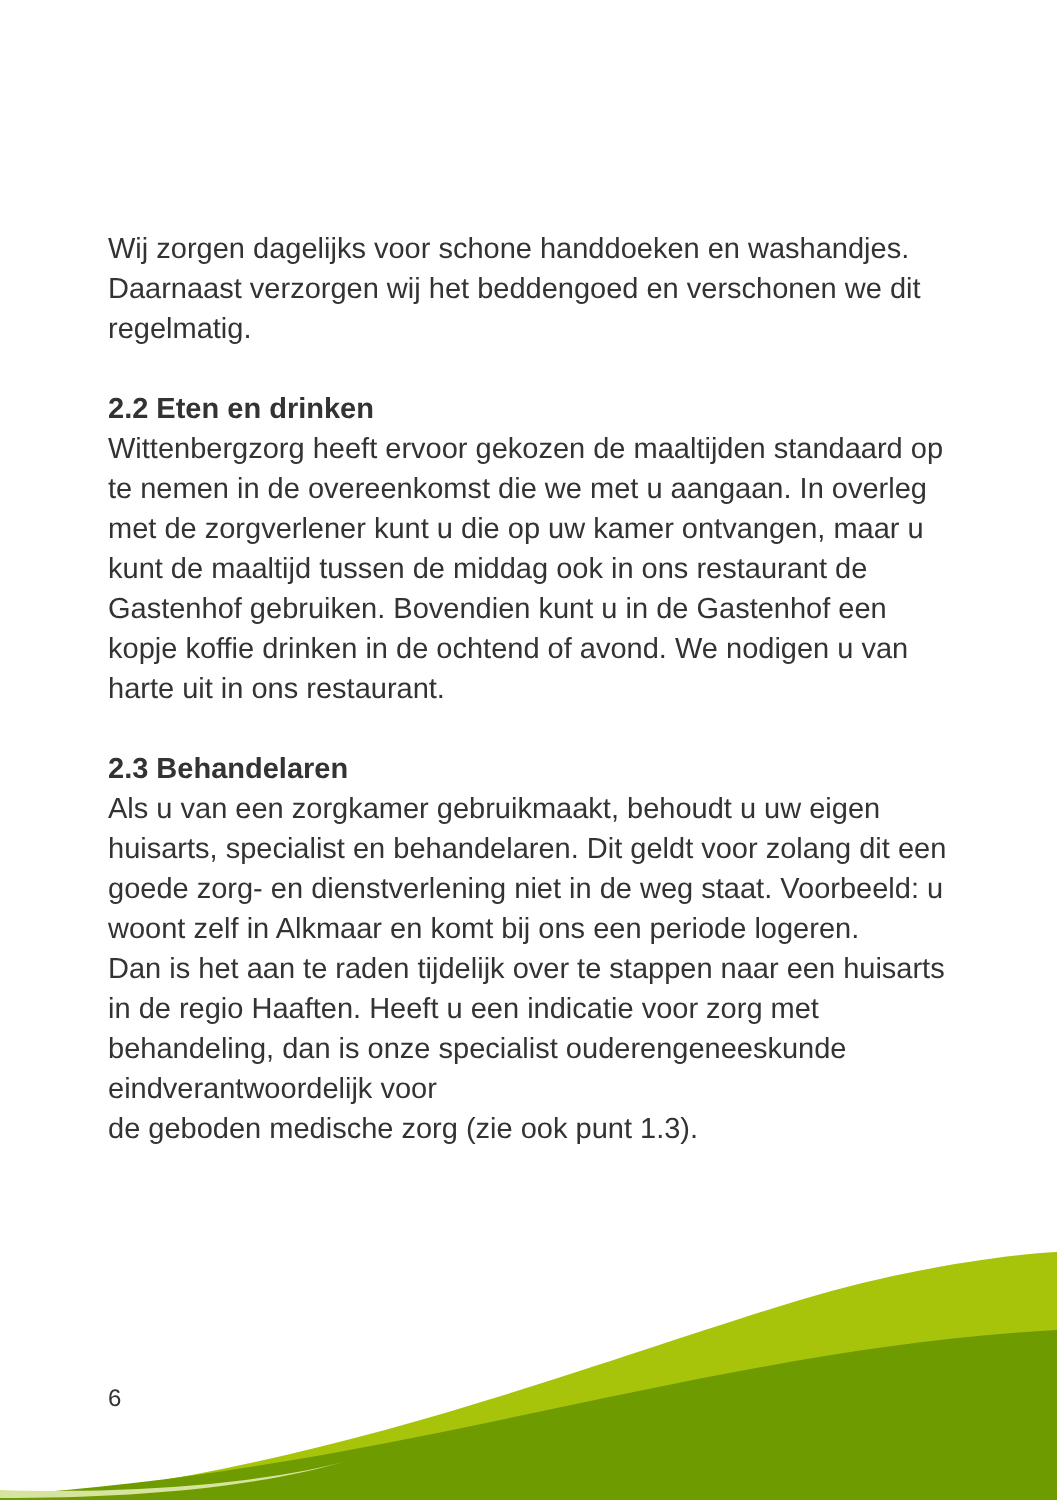Wij zorgen dagelijks voor schone handdoeken en washandjes. Daarnaast verzorgen wij het beddengoed en verschonen we dit regelmatig.
2.2 Eten en drinken
Wittenbergzorg heeft ervoor gekozen de maaltijden standaard op te nemen in de overeenkomst die we met u aangaan. In overleg met de zorgverlener kunt u die op uw kamer ontvangen, maar u kunt de maaltijd tussen de middag ook in ons restaurant de Gastenhof gebruiken. Bovendien kunt u in de Gastenhof een kopje koffie drinken in de ochtend of avond. We nodigen u van harte uit in ons restaurant.
2.3 Behandelaren
Als u van een zorgkamer gebruikmaakt, behoudt u uw eigen huisarts, specialist en behandelaren. Dit geldt voor zolang dit een goede zorg- en dienstverlening niet in de weg staat. Voorbeeld: u woont zelf in Alkmaar en komt bij ons een periode logeren.
Dan is het aan te raden tijdelijk over te stappen naar een huisarts in de regio Haaften. Heeft u een indicatie voor zorg met behandeling, dan is onze specialist ouderengeneeskunde eindverantwoordelijk voor
de geboden medische zorg (zie ook punt 1.3).
6